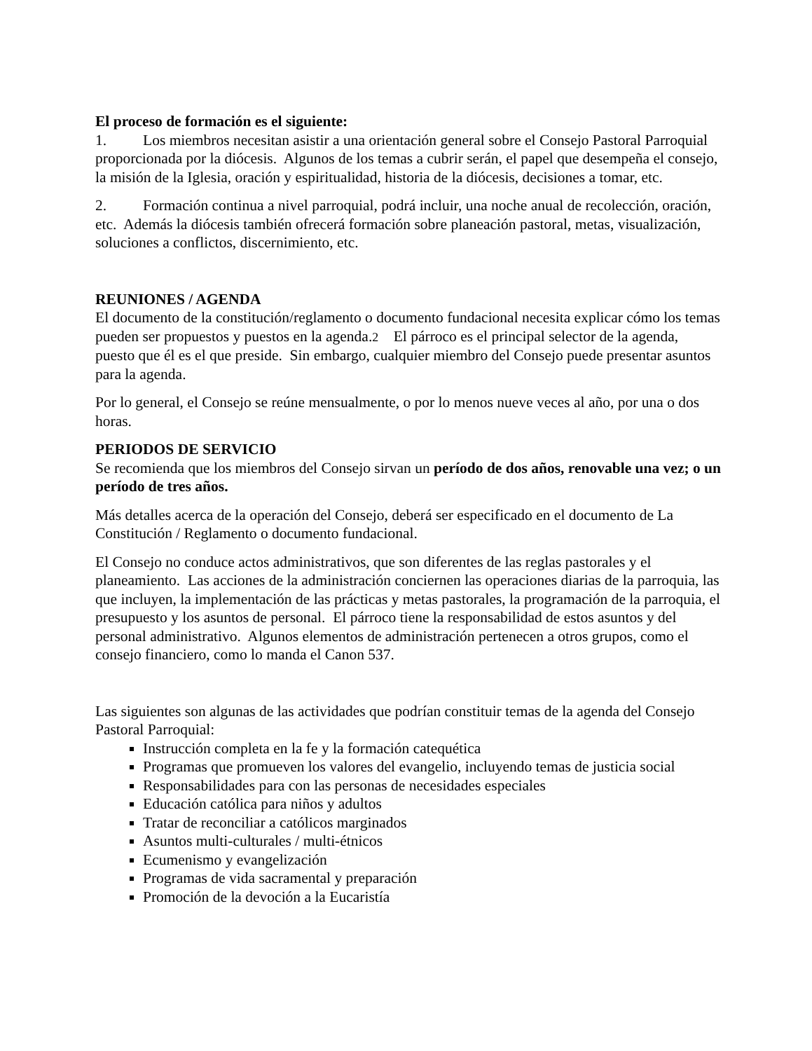El proceso de formación es el siguiente:
1. Los miembros necesitan asistir a una orientación general sobre el Consejo Pastoral Parroquial proporcionada por la diócesis. Algunos de los temas a cubrir serán, el papel que desempeña el consejo, la misión de la Iglesia, oración y espiritualidad, historia de la diócesis, decisiones a tomar, etc.
2. Formación continua a nivel parroquial, podrá incluir, una noche anual de recolección, oración, etc. Además la diócesis también ofrecerá formación sobre planeación pastoral, metas, visualización, soluciones a conflictos, discernimiento, etc.
REUNIONES / AGENDA
El documento de la constitución/reglamento o documento fundacional necesita explicar cómo los temas pueden ser propuestos y puestos en la agenda.2 El párroco es el principal selector de la agenda, puesto que él es el que preside. Sin embargo, cualquier miembro del Consejo puede presentar asuntos para la agenda.
Por lo general, el Consejo se reúne mensualmente, o por lo menos nueve veces al año, por una o dos horas.
PERIODOS DE SERVICIO
Se recomienda que los miembros del Consejo sirvan un período de dos años, renovable una vez; o un período de tres años.
Más detalles acerca de la operación del Consejo, deberá ser especificado en el documento de La Constitución / Reglamento o documento fundacional.
El Consejo no conduce actos administrativos, que son diferentes de las reglas pastorales y el planeamiento. Las acciones de la administración conciernen las operaciones diarias de la parroquia, las que incluyen, la implementación de las prácticas y metas pastorales, la programación de la parroquia, el presupuesto y los asuntos de personal. El párroco tiene la responsabilidad de estos asuntos y del personal administrativo. Algunos elementos de administración pertenecen a otros grupos, como el consejo financiero, como lo manda el Canon 537.
Las siguientes son algunas de las actividades que podrían constituir temas de la agenda del Consejo Pastoral Parroquial:
Instrucción completa en la fe y la formación catequética
Programas que promueven los valores del evangelio, incluyendo temas de justicia social
Responsabilidades para con las personas de necesidades especiales
Educación católica para niños y adultos
Tratar de reconciliar a católicos marginados
Asuntos multi-culturales / multi-étnicos
Ecumenismo y evangelización
Programas de vida sacramental y preparación
Promoción de la devoción a la Eucaristía